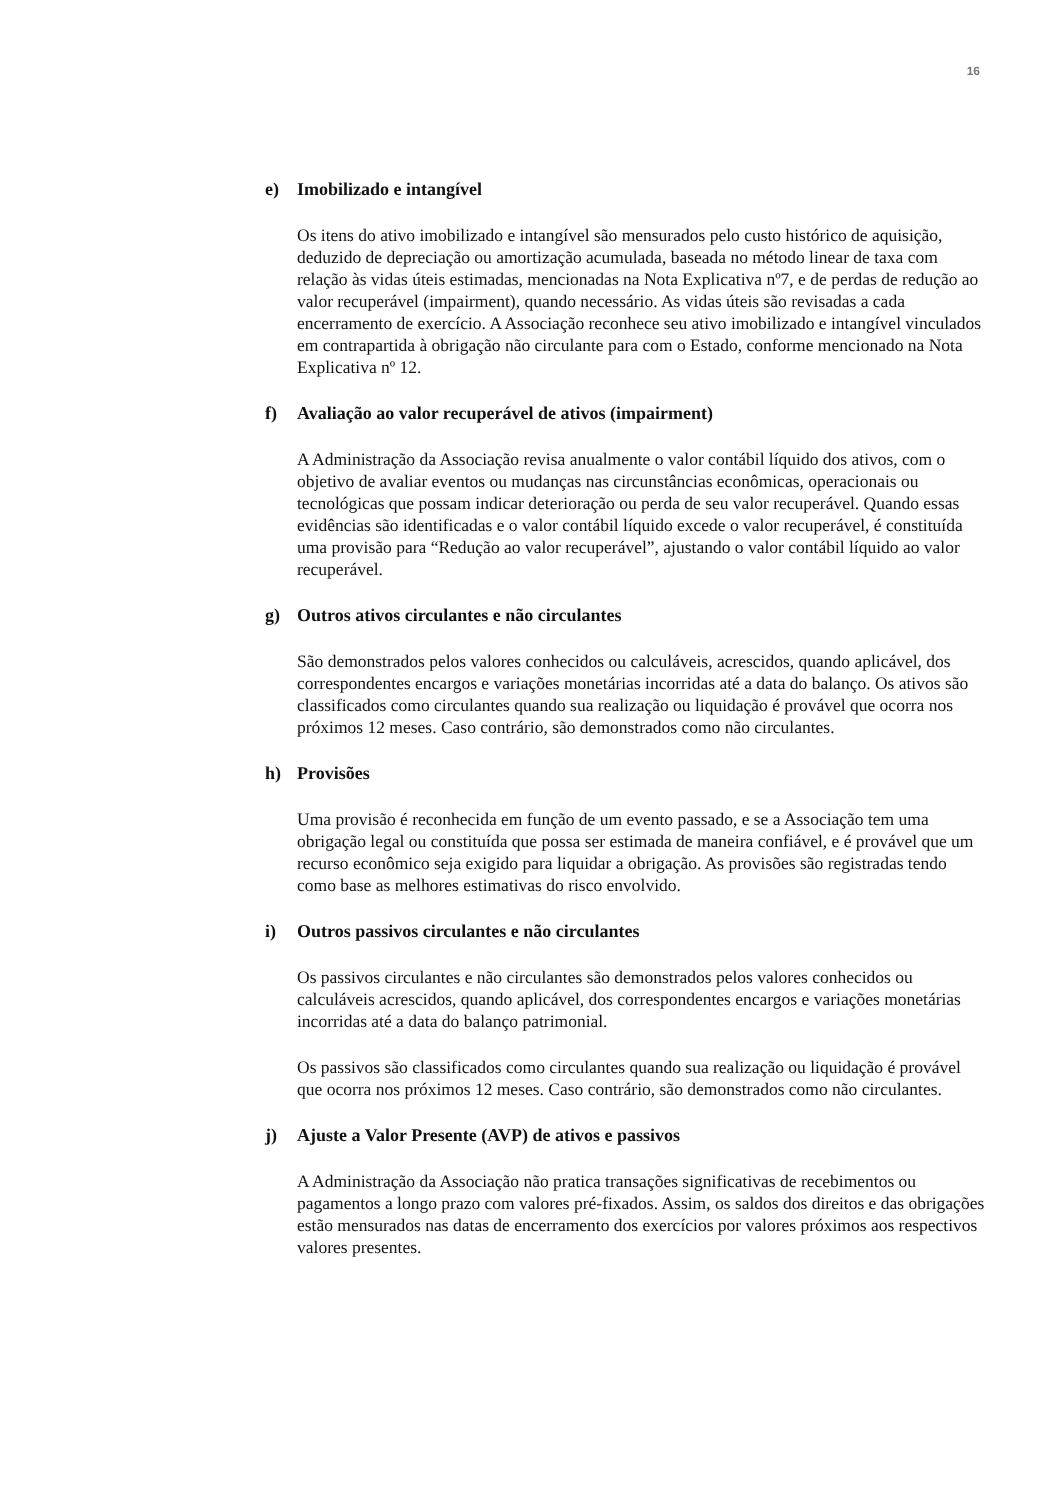16
e) Imobilizado e intangível
Os itens do ativo imobilizado e intangível são mensurados pelo custo histórico de aquisição, deduzido de depreciação ou amortização acumulada, baseada no método linear de taxa com relação às vidas úteis estimadas, mencionadas na Nota Explicativa nº7, e de perdas de redução ao valor recuperável (impairment), quando necessário. As vidas úteis são revisadas a cada encerramento de exercício. A Associação reconhece seu ativo imobilizado e intangível vinculados em contrapartida à obrigação não circulante para com o Estado, conforme mencionado na Nota Explicativa nº 12.
f) Avaliação ao valor recuperável de ativos (impairment)
A Administração da Associação revisa anualmente o valor contábil líquido dos ativos, com o objetivo de avaliar eventos ou mudanças nas circunstâncias econômicas, operacionais ou tecnológicas que possam indicar deterioração ou perda de seu valor recuperável. Quando essas evidências são identificadas e o valor contábil líquido excede o valor recuperável, é constituída uma provisão para “Redução ao valor recuperável”, ajustando o valor contábil líquido ao valor recuperável.
g) Outros ativos circulantes e não circulantes
São demonstrados pelos valores conhecidos ou calculáveis, acrescidos, quando aplicável, dos correspondentes encargos e variações monetárias incorridas até a data do balanço. Os ativos são classificados como circulantes quando sua realização ou liquidação é provável que ocorra nos próximos 12 meses. Caso contrário, são demonstrados como não circulantes.
h) Provisões
Uma provisão é reconhecida em função de um evento passado, e se a Associação tem uma obrigação legal ou constituída que possa ser estimada de maneira confiável, e é provável que um recurso econômico seja exigido para liquidar a obrigação. As provisões são registradas tendo como base as melhores estimativas do risco envolvido.
i) Outros passivos circulantes e não circulantes
Os passivos circulantes e não circulantes são demonstrados pelos valores conhecidos ou calculáveis acrescidos, quando aplicável, dos correspondentes encargos e variações monetárias incorridas até a data do balanço patrimonial.
Os passivos são classificados como circulantes quando sua realização ou liquidação é provável que ocorra nos próximos 12 meses. Caso contrário, são demonstrados como não circulantes.
j) Ajuste a Valor Presente (AVP) de ativos e passivos
A Administração da Associação não pratica transações significativas de recebimentos ou pagamentos a longo prazo com valores pré-fixados. Assim, os saldos dos direitos e das obrigações estão mensurados nas datas de encerramento dos exercícios por valores próximos aos respectivos valores presentes.